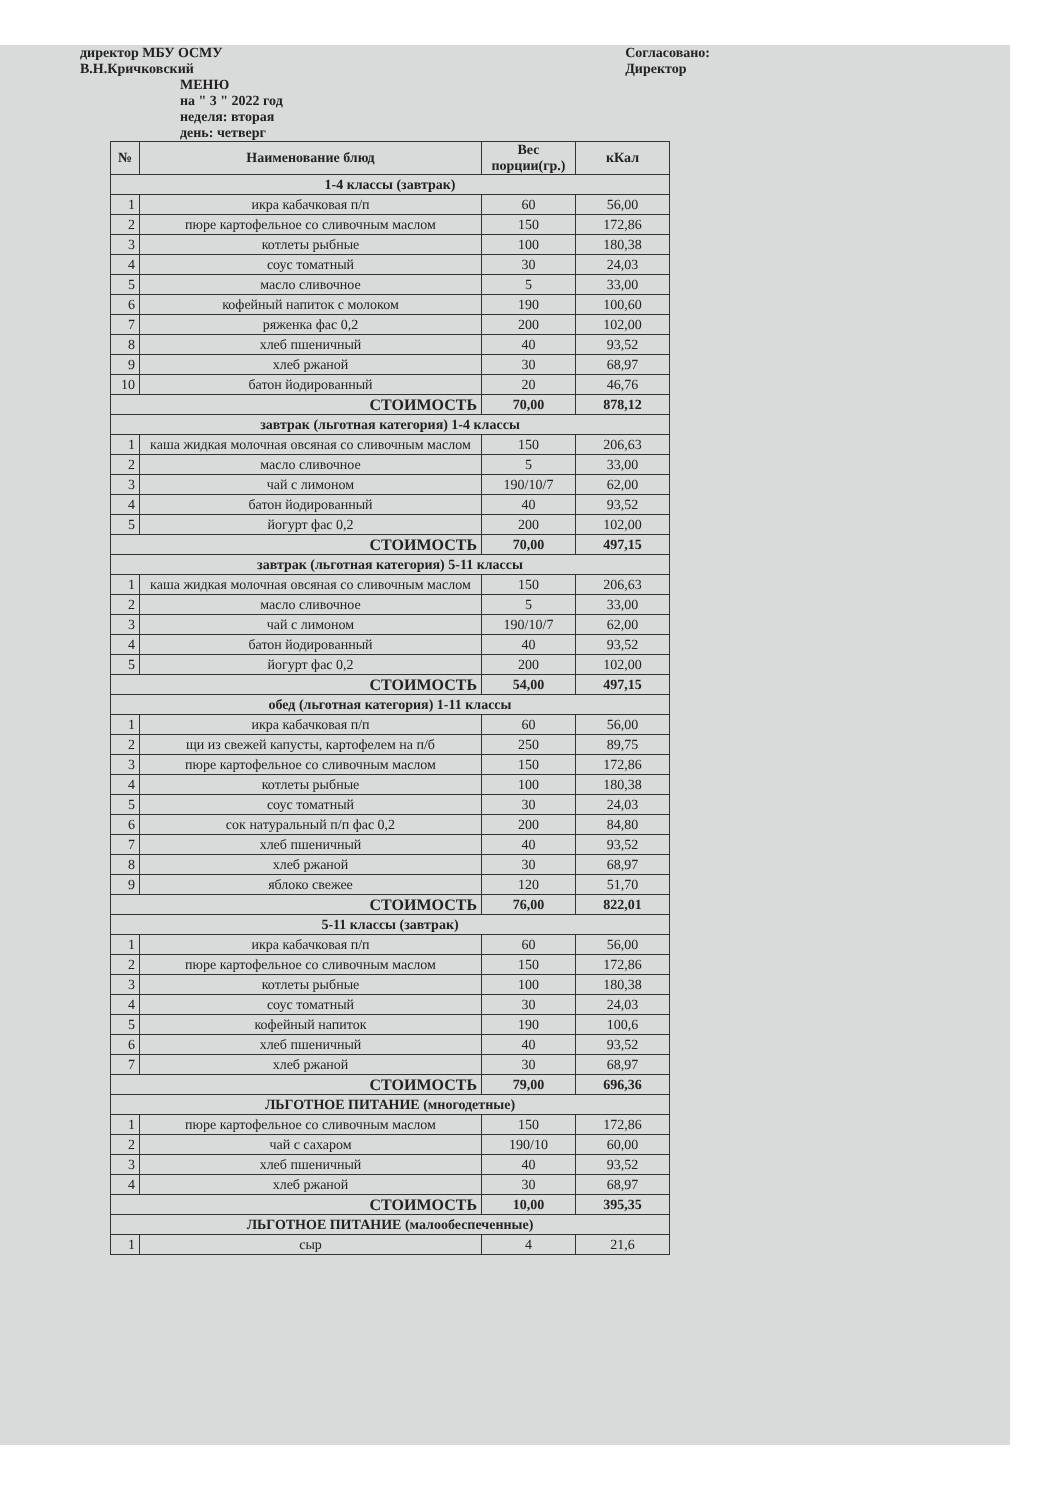директор МБУ ОСМУ
В.Н.Кричковский
Согласовано:
Директор
МЕНЮ
на " 3 " 2022 год
неделя: вторая
день: четверг
| № | Наименование блюд | Вес порции(гр.) | кКал |
| --- | --- | --- | --- |
| 1-4 классы (завтрак) | | | |
| 1 | икра кабачковая п/п | 60 | 56,00 |
| 2 | пюре картофельное со сливочным маслом | 150 | 172,86 |
| 3 | котлеты рыбные | 100 | 180,38 |
| 4 | соус томатный | 30 | 24,03 |
| 5 | масло сливочное | 5 | 33,00 |
| 6 | кофейный напиток с молоком | 190 | 100,60 |
| 7 | ряженка фас 0,2 | 200 | 102,00 |
| 8 | хлеб пшеничный | 40 | 93,52 |
| 9 | хлеб ржаной | 30 | 68,97 |
| 10 | батон йодированный | 20 | 46,76 |
| СТОИМОСТЬ | | 70,00 | 878,12 |
| завтрак (льготная категория) 1-4 классы | | | |
| 1 | каша жидкая молочная овсяная со сливочным маслом | 150 | 206,63 |
| 2 | масло сливочное | 5 | 33,00 |
| 3 | чай с лимоном | 190/10/7 | 62,00 |
| 4 | батон йодированный | 40 | 93,52 |
| 5 | йогурт фас 0,2 | 200 | 102,00 |
| СТОИМОСТЬ | | 70,00 | 497,15 |
| завтрак (льготная категория) 5-11 классы | | | |
| 1 | каша жидкая молочная овсяная со сливочным маслом | 150 | 206,63 |
| 2 | масло сливочное | 5 | 33,00 |
| 3 | чай с лимоном | 190/10/7 | 62,00 |
| 4 | батон йодированный | 40 | 93,52 |
| 5 | йогурт фас 0,2 | 200 | 102,00 |
| СТОИМОСТЬ | | 54,00 | 497,15 |
| обед (льготная категория) 1-11 классы | | | |
| 1 | икра кабачковая п/п | 60 | 56,00 |
| 2 | щи из свежей капусты, картофелем на п/б | 250 | 89,75 |
| 3 | пюре картофельное со сливочным маслом | 150 | 172,86 |
| 4 | котлеты рыбные | 100 | 180,38 |
| 5 | соус томатный | 30 | 24,03 |
| 6 | сок натуральный п/п фас 0,2 | 200 | 84,80 |
| 7 | хлеб пшеничный | 40 | 93,52 |
| 8 | хлеб ржаной | 30 | 68,97 |
| 9 | яблоко свежее | 120 | 51,70 |
| СТОИМОСТЬ | | 76,00 | 822,01 |
| 5-11 классы (завтрак) | | | |
| 1 | икра кабачковая п/п | 60 | 56,00 |
| 2 | пюре картофельное со сливочным маслом | 150 | 172,86 |
| 3 | котлеты рыбные | 100 | 180,38 |
| 4 | соус томатный | 30 | 24,03 |
| 5 | кофейный напиток | 190 | 100,6 |
| 6 | хлеб пшеничный | 40 | 93,52 |
| 7 | хлеб ржаной | 30 | 68,97 |
| СТОИМОСТЬ | | 79,00 | 696,36 |
| ЛЬГОТНОЕ ПИТАНИЕ (многодетные) | | | |
| 1 | пюре картофельное со сливочным маслом | 150 | 172,86 |
| 2 | чай с сахаром | 190/10 | 60,00 |
| 3 | хлеб пшеничный | 40 | 93,52 |
| 4 | хлеб ржаной | 30 | 68,97 |
| СТОИМОСТЬ | | 10,00 | 395,35 |
| ЛЬГОТНОЕ ПИТАНИЕ (малообеспеченные) | | | |
| 1 | сыр | 4 | 21,6 |